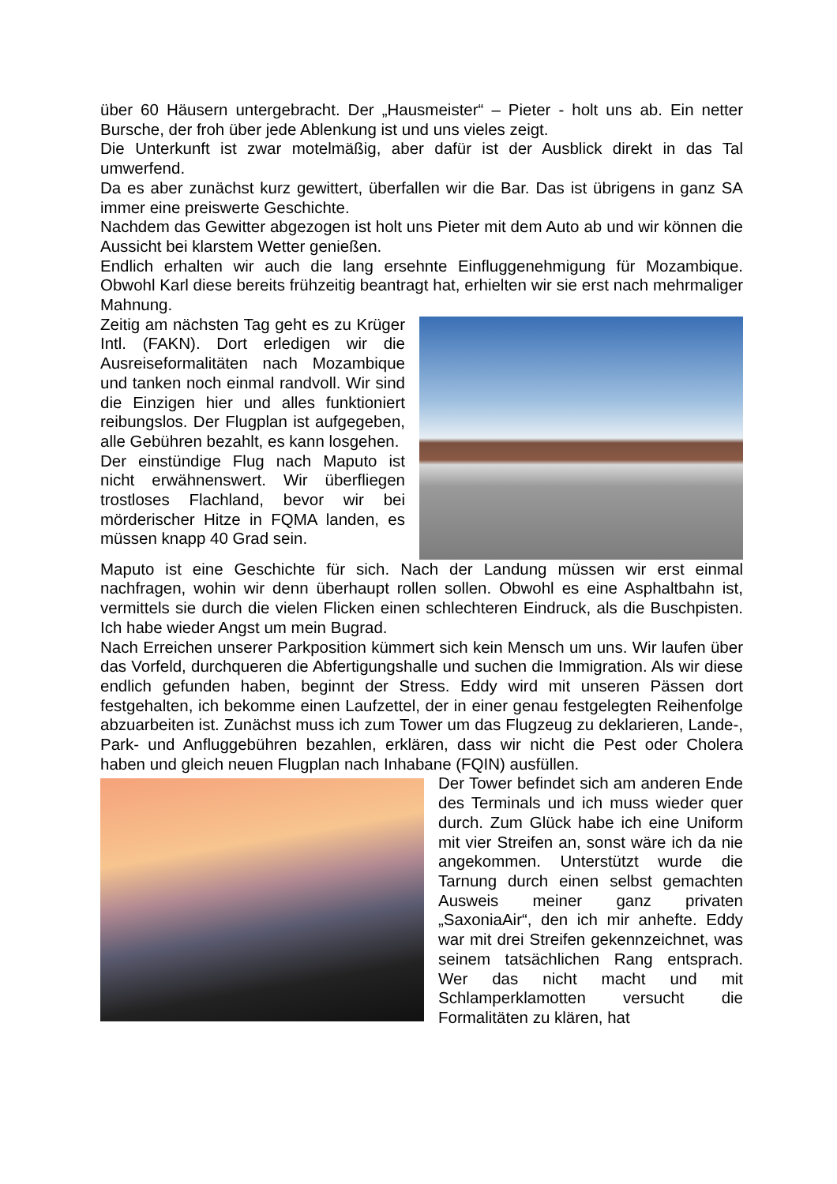über 60 Häusern untergebracht. Der „Hausmeister“ – Pieter - holt uns ab. Ein netter Bursche, der froh über jede Ablenkung ist und uns vieles zeigt.
Die Unterkunft ist zwar motelmäßig, aber dafür ist der Ausblick direkt in das Tal umwerfend.
Da es aber zunächst kurz gewittert, überfallen wir die Bar. Das ist übrigens in ganz SA immer eine preiswerte Geschichte.
Nachdem das Gewitter abgezogen ist holt uns Pieter mit dem Auto ab und wir können die Aussicht bei klarstem Wetter genießen.
Endlich erhalten wir auch die lang ersehnte Einfluggenehmigung für Mozambique. Obwohl Karl diese bereits frühzeitig beantragt hat, erhielten wir sie erst nach mehrmaliger Mahnung.
Zeitig am nächsten Tag geht es zu Krüger Intl. (FAKN). Dort erledigen wir die Ausreiseformalitäten nach Mozambique und tanken noch einmal randvoll. Wir sind die Einzigen hier und alles funktioniert reibungslos. Der Flugplan ist aufgegeben, alle Gebühren bezahlt, es kann losgehen.
Der einstündige Flug nach Maputo ist nicht erwähnenswert. Wir überfliegen trostloses Flachland, bevor wir bei mörderischer Hitze in FQMA landen, es müssen knapp 40 Grad sein.
Maputo ist eine Geschichte für sich. Nach der Landung müssen wir erst einmal nachfragen, wohin wir denn überhaupt rollen sollen. Obwohl es eine Asphaltbahn ist, vermittels sie durch die vielen Flicken einen schlechteren Eindruck, als die Buschpisten. Ich habe wieder Angst um mein Bugrad.
Nach Erreichen unserer Parkposition kümmert sich kein Mensch um uns. Wir laufen über das Vorfeld, durchqueren die Abfertigungshalle und suchen die Immigration. Als wir diese endlich gefunden haben, beginnt der Stress. Eddy wird mit unseren Pässen dort festgehalten, ich bekomme einen Laufzettel, der in einer genau festgelegten Reihenfolge abzuarbeiten ist. Zunächst muss ich zum Tower um das Flugzeug zu deklarieren, Lande-, Park- und Anfluggebühren bezahlen, erklären, dass wir nicht die Pest oder Cholera haben und gleich neuen Flugplan nach Inhabane (FQIN) ausfüllen.
Der Tower befindet sich am anderen Ende des Terminals und ich muss wieder quer durch. Zum Glück habe ich eine Uniform mit vier Streifen an, sonst wäre ich da nie angekommen. Unterstützt wurde die Tarnung durch einen selbst gemachten Ausweis meiner ganz privaten „SaxoniaAir“, den ich mir anhefte. Eddy war mit drei Streifen gekennzeichnet, was seinem tatsächlichen Rang entsprach. Wer das nicht macht und mit Schlamperklamotten versucht die Formalitäten zu klären, hat